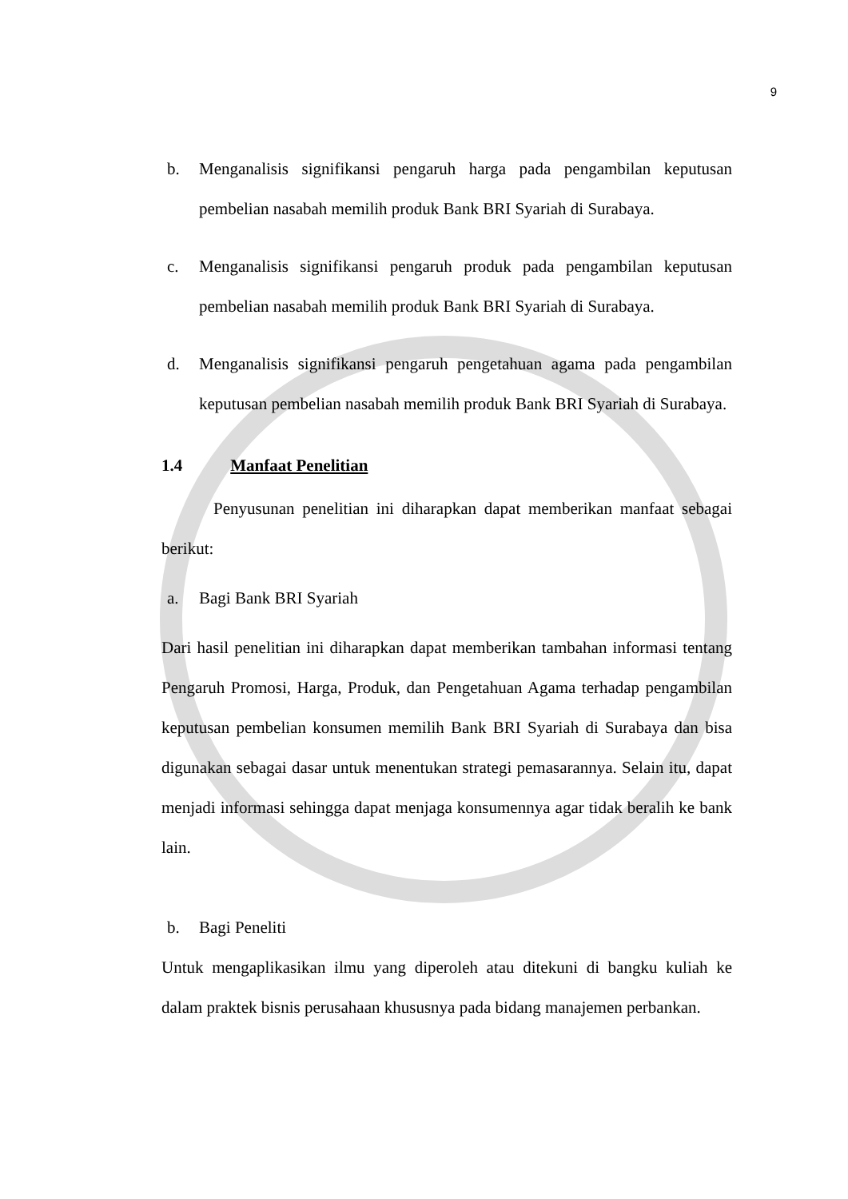9
b. Menganalisis signifikansi pengaruh harga pada pengambilan keputusan pembelian nasabah memilih produk Bank BRI Syariah di Surabaya.
c. Menganalisis signifikansi pengaruh produk pada pengambilan keputusan pembelian nasabah memilih produk Bank BRI Syariah di Surabaya.
d. Menganalisis signifikansi pengaruh pengetahuan agama pada pengambilan keputusan pembelian nasabah memilih produk Bank BRI Syariah di Surabaya.
1.4 Manfaat Penelitian
Penyusunan penelitian ini diharapkan dapat memberikan manfaat sebagai berikut:
a. Bagi Bank BRI Syariah
Dari hasil penelitian ini diharapkan dapat memberikan tambahan informasi tentang Pengaruh Promosi, Harga, Produk, dan Pengetahuan Agama terhadap pengambilan keputusan pembelian konsumen memilih Bank BRI Syariah di Surabaya dan bisa digunakan sebagai dasar untuk menentukan strategi pemasarannya. Selain itu, dapat menjadi informasi sehingga dapat menjaga konsumennya agar tidak beralih ke bank lain.
b. Bagi Peneliti
Untuk mengaplikasikan ilmu yang diperoleh atau ditekuni di bangku kuliah ke dalam praktek bisnis perusahaan khususnya pada bidang manajemen perbankan.